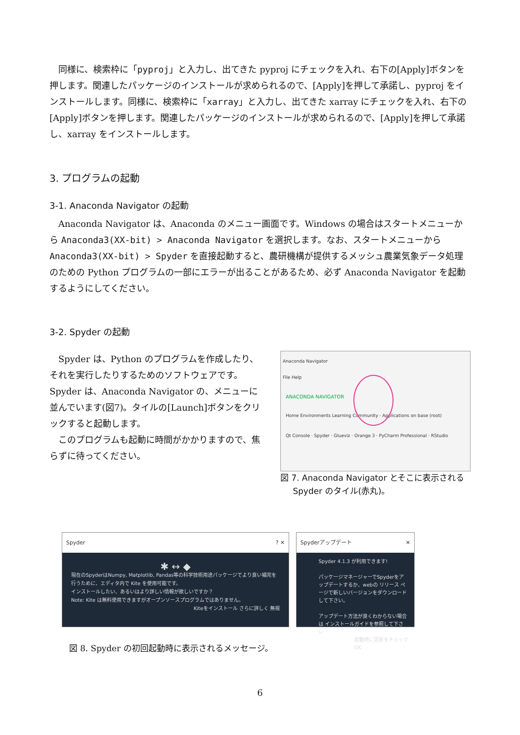同様に、検索枠に「pyproj」と入力し、出てきた pyproj にチェックを入れ、右下の[Apply]ボタンを押します。関連したパッケージのインストールが求められるので、[Apply]を押して承諾し、pyproj をインストールします。同様に、検索枠に「xarray」と入力し、出てきた xarray にチェックを入れ、右下の[Apply]ボタンを押します。関連したパッケージのインストールが求められるので、[Apply]を押して承諾し、xarray をインストールします。
3. プログラムの起動
3-1. Anaconda Navigator の起動
Anaconda Navigator は、Anaconda のメニュー画面です。Windows の場合はスタートメニューから Anaconda3(XX-bit) > Anaconda Navigator を選択します。なお、スタートメニューから Anaconda3(XX-bit) > Spyder を直接起動すると、農研機構が提供するメッシュ農業気象データ処理のための Python プログラムの一部にエラーが出ることがあるため、必ず Anaconda Navigator を起動するようにしてください。
3-2. Spyder の起動
Spyder は、Python のプログラムを作成したり、それを実行したりするためのソフトウェアです。Spyder は、Anaconda Navigator の、メニューに並んでいます(図7)。タイルの[Launch]ボタンをクリックすると起動します。
このプログラムも起動に時間がかかりますので、焦らずに待ってください。
Anaconda Navigator
File Help
ANACONDA NAVIGATOR
Home Environments Learning Community · Applications on base (root)
Qt Console · Spyder · Glueviz · Orange 3 · PyCharm Professional · RStudio
図 7. Anaconda Navigator とそこに表示される
  Spyder のタイル(赤丸)。
Spyder ? ✕
✱ ↔ ◆
現在のSpyderはNumpy, Matplotlib, Pandas等の科学技術用途パッケージでより良い補完を行うために、エディタ内で Kite を使用可能です。
インストールしたい、あるいはより詳しい情報が欲しいですか？
Note: Kite は無料使用できますがオープンソースプログラムではありません。
Kiteをインストール さらに詳しく 無視
Spyderアップデート ✕
Spyder 4.1.3 が利用できます!
パッケージマネージャーでSpyderをアップデートするか、webの リリース ページで新しいバージョンをダウンロードして下さい。
アップデート方法が良くわからない場合は インストールガイドを参照して下さい
起動時に更新をチェック
OK
図 8. Spyder の初回起動時に表示されるメッセージ。
6